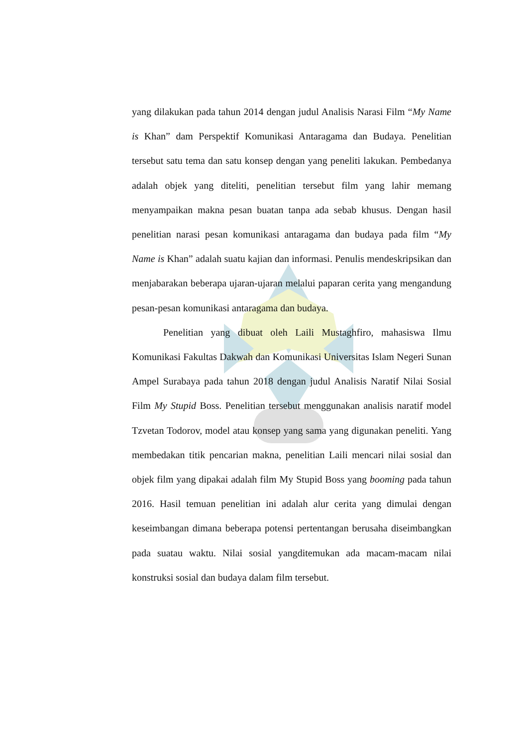yang dilakukan pada tahun 2014 dengan judul Analisis Narasi Film “My Name is Khan” dam Perspektif Komunikasi Antaragama dan Budaya. Penelitian tersebut satu tema dan satu konsep dengan yang peneliti lakukan. Pembedanya adalah objek yang diteliti, penelitian tersebut film yang lahir memang menyampaikan makna pesan buatan tanpa ada sebab khusus. Dengan hasil penelitian narasi pesan komunikasi antaragama dan budaya pada film “My Name is Khan” adalah suatu kajian dan informasi. Penulis mendeskripsikan dan menjabarakan beberapa ujaran-ujaran melalui paparan cerita yang mengandung pesan-pesan komunikasi antaragama dan budaya.
Penelitian yang dibuat oleh Laili Mustaghfiro, mahasiswa Ilmu Komunikasi Fakultas Dakwah dan Komunikasi Universitas Islam Negeri Sunan Ampel Surabaya pada tahun 2018 dengan judul Analisis Naratif Nilai Sosial Film My Stupid Boss. Penelitian tersebut menggunakan analisis naratif model Tzvetan Todorov, model atau konsep yang sama yang digunakan peneliti. Yang membedakan titik pencarian makna, penelitian Laili mencari nilai sosial dan objek film yang dipakai adalah film My Stupid Boss yang booming pada tahun 2016. Hasil temuan penelitian ini adalah alur cerita yang dimulai dengan keseimbangan dimana beberapa potensi pertentangan berusaha diseimbangkan pada suatau waktu. Nilai sosial yangditemukan ada macam-macam nilai konstruksi sosial dan budaya dalam film tersebut.